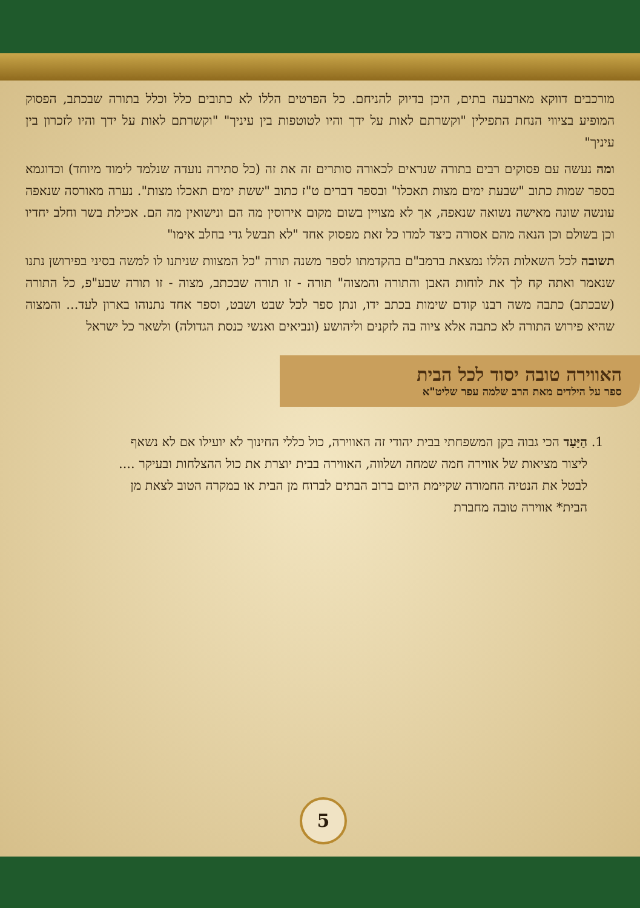מורכבים דווקא מארבעה בתים, היכן בדיוק להניחם. כל הפרטים הללו לא כתובים כלל וכלל בתורה שבכתב, הפסוק המופיע בציווי הנחת התפילין "וקשרתם לאות על ידך והיו לטוטפות בין עיניך" "וקשרתם לאות על ידך והיו לזכרון בין עיניך"
ומה נעשה עם פסוקים רבים בתורה שנראים לכאורה סותרים זה את זה (כל סתירה נועדה שנלמד לימוד מיוחד) וכדוגמא בספר שמות כתוב "שבעת ימים מצות תאכלו" ובספר דברים ט"ז כתוב "ששת ימים תאכלו מצות". נערה מאורסה שנאפה עונשה שונה מאישה נשואה שנאפה, אך לא מצויין בשום מקום אירוסין מה הם ונישואין מה הם. אכילת בשר וחלב יחדיו וכן בשולם וכן הנאה מהם אסורה כיצד למדו כל זאת מפסוק אחד "לא תבשל גדי בחלב אימו"
תשובה לכל השאלות הללו נמצאת ברמב"ם בהקדמתו לספר משנה תורה "כל המצוות שניתנו לו למשה בסיני בפירושן נתנו שנאמר ואתה קח לך את לוחות האבן והתורה והמצוה" תורה - זו תורה שבכתב, מצוה - זו תורה שבע"פ, כל התורה (שבכתב) כתבה משה רבנו קודם שימות בכתב ידו, ונתן ספר לכל שבט ושבט, וספר אחד נתנוהו בארון לעד... והמצוה שהיא פירוש התורה לא כתבה אלא ציוה בה לזקנים וליהושע (ונביאים ואנשי כנסת הגדולה) ולשאר כל ישראל
האווירה טובה יסוד לכל הבית
ספר על הילדים מאת הרב שלמה עפר שליט"א
1. הַיַּעַד הכי גבוה בקן המשפחתי בבית יהודי זה האווירה, כול כללי החינוך לא יועילו אם לא נשאף ליצור מציאות של אווירה חמה שמחה ושלווה, האווירה בבית יוצרת את כול ההצלחות ובעיקר .... לבטל את הנטיה החמורה שקיימת היום ברוב הבתים לברוח מן הבית או במקרה הטוב לצאת מן הבית* אווירה טובה מחברת
5